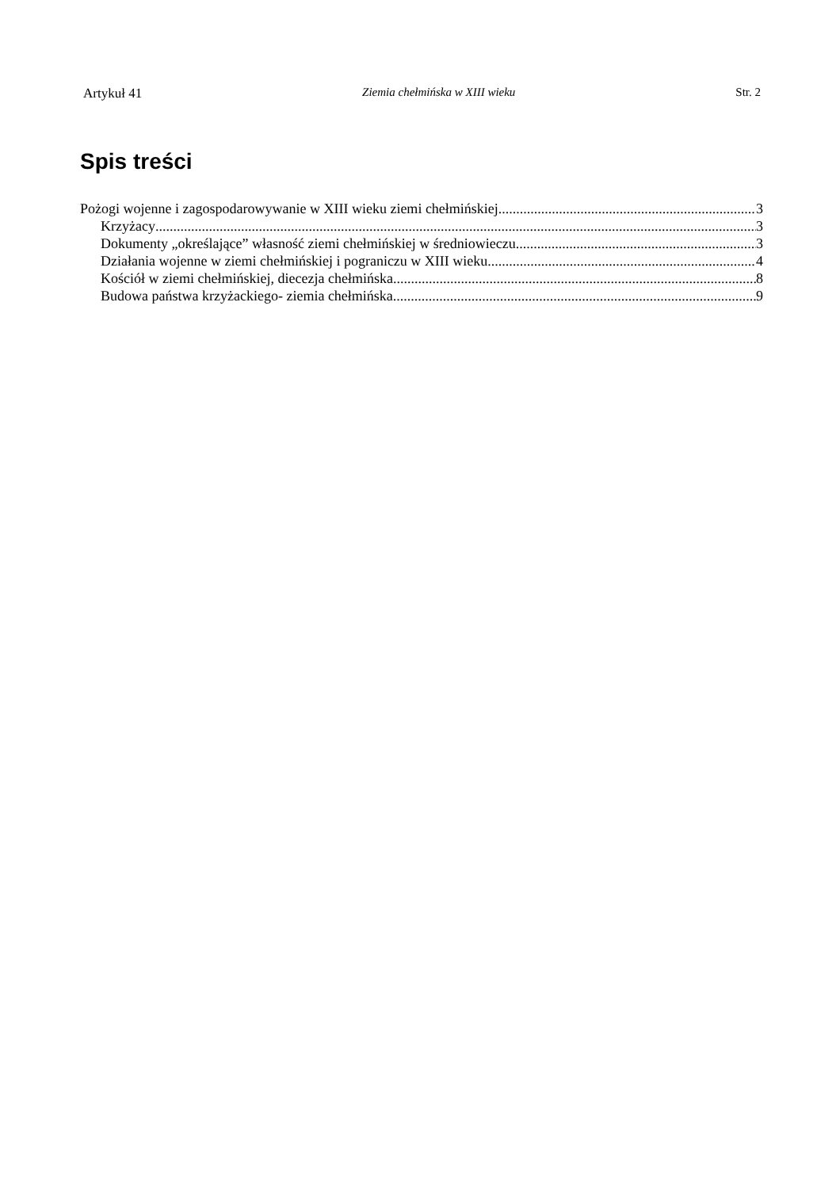Artykuł 41 Ziemia chełmińska w XIII wieku Str. 2
Spis treści
Pożogi wojenne i zagospodarowywanie w XIII wieku ziemi chełmińskiej 3
Krzyżacy 3
Dokumenty „określające” własność ziemi chełmińskiej w średniowieczu 3
Działania wojenne w ziemi chełmińskiej i pograniczu w XIII wieku 4
Kościół w ziemi chełmińskiej, diecezja chełmińska 8
Budowa państwa krzyżackiego- ziemia chełmińska 9